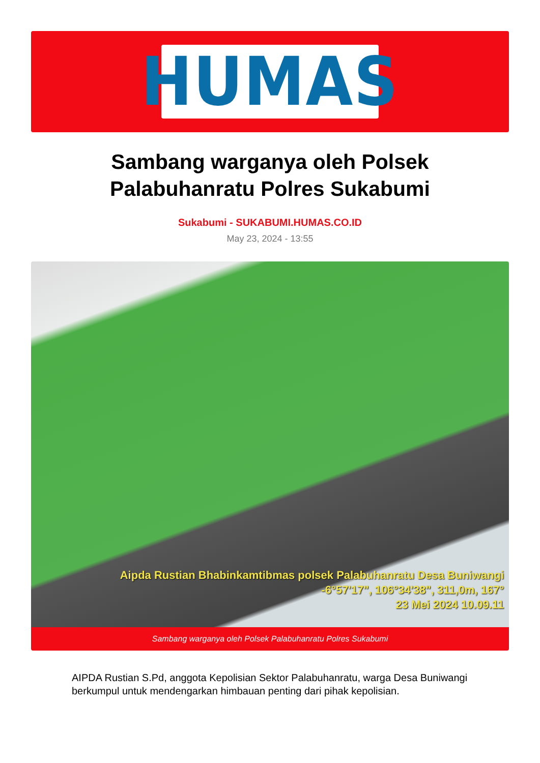HUMAS
Sambang warganya oleh Polsek Palabuhanratu Polres Sukabumi
Sukabumi - SUKABUMI.HUMAS.CO.ID
May 23, 2024 - 13:55
Aipda Rustian Bhabinkamtibmas polsek Palabuhanratu Desa Buniwangi
-6°57'17", 106°34'38", 311,0m, 167°
23 Mei 2024 10.09.11
Sambang warganya oleh Polsek Palabuhanratu Polres Sukabumi
AIPDA Rustian S.Pd, anggota Kepolisian Sektor Palabuhanratu, warga Desa Buniwangi berkumpul untuk mendengarkan himbauan penting dari pihak kepolisian.